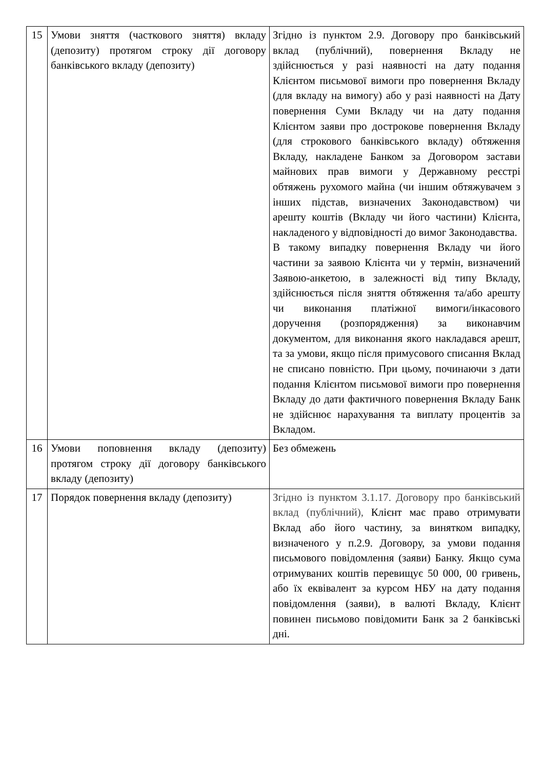| 15 | Умови зняття (часткового зняття) вкладу (депозиту) протягом строку дії договору банківського вкладу (депозиту) | Згідно із пунктом 2.9. Договору про банківський вклад (публічний), повернення Вкладу не здійснюється у разі наявності на дату подання Клієнтом письмової вимоги про повернення Вкладу (для вкладу на вимогу) або у разі наявності на Дату повернення Суми Вкладу чи на дату подання Клієнтом заяви про дострокове повернення Вкладу (для строкового банківського вкладу) обтяження Вкладу, накладене Банком за Договором застави майнових прав вимоги у Державному реєстрі обтяжень рухомого майна (чи іншим обтяжувачем з інших підстав, визначених Законодавством) чи арешту коштів (Вкладу чи його частини) Клієнта, накладеного у відповідності до вимог Законодавства. В такому випадку повернення Вкладу чи його частини за заявою Клієнта чи у термін, визначений Заявою-анкетою, в залежності від типу Вкладу, здійснюється після зняття обтяження та/або арешту чи виконання платіжної вимоги/інкасового доручення (розпорядження) за виконавчим документом, для виконання якого накладався арешт, та за умови, якщо після примусового списання Вклад не списано повністю. При цьому, починаючи з дати подання Клієнтом письмової вимоги про повернення Вкладу до дати фактичного повернення Вкладу Банк не здійснює нарахування та виплату процентів за Вкладом. |
| 16 | Умови поповнення вкладу (депозиту) протягом строку дії договору банківського вкладу (депозиту) | Без обмежень |
| 17 | Порядок повернення вкладу (депозиту) | Згідно із пунктом 3.1.17. Договору про банківський вклад (публічний), Клієнт має право отримувати Вклад або його частину, за винятком випадку, визначеного у п.2.9. Договору, за умови подання письмового повідомлення (заяви) Банку. Якщо сума отримуваних коштів перевищує 50 000, 00 гривень, або їх еквівалент за курсом НБУ на дату подання повідомлення (заяви), в валюті Вкладу, Клієнт повинен письмово повідомити Банк за 2 банківські дні. |